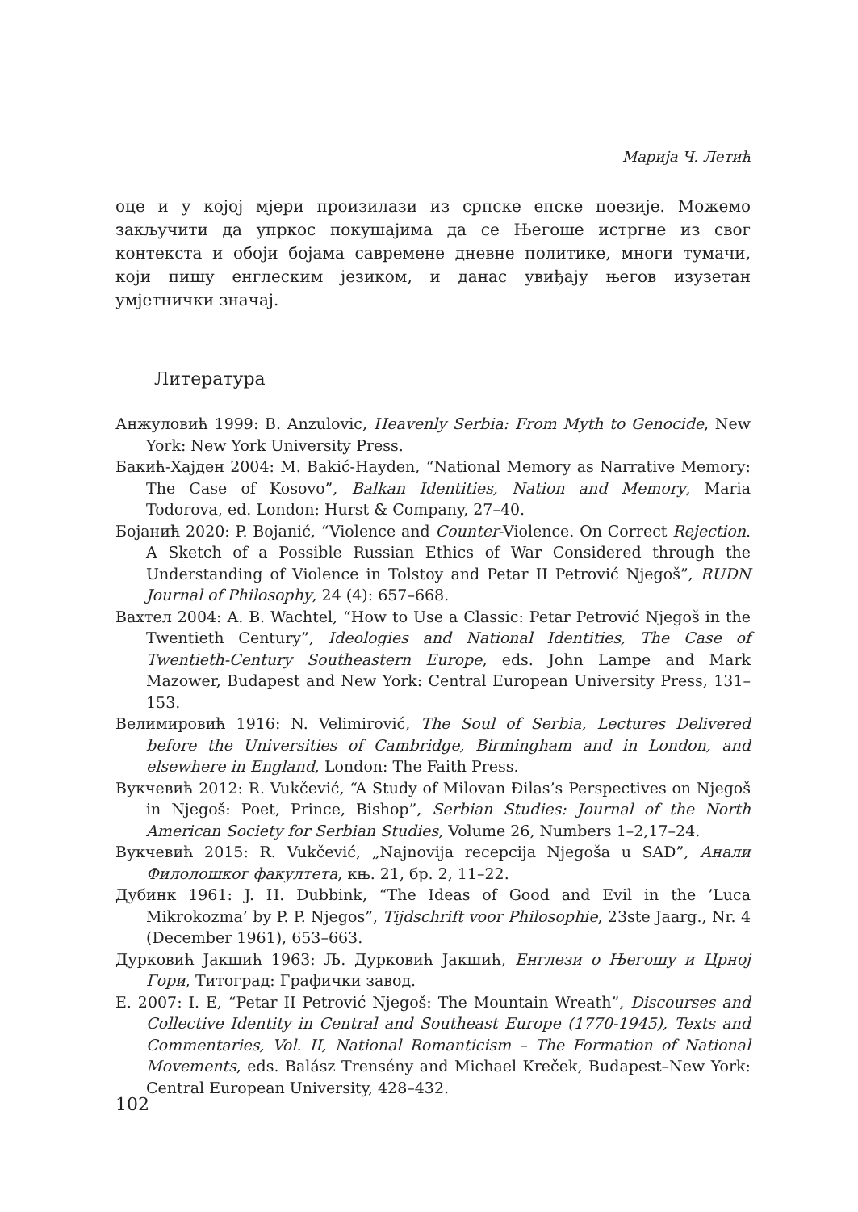Марија Ч. Летић
оце и у којој мјери произилази из српске епске поезије. Можемо закључити да упркос покушајима да се Његоше истргне из свог контекста и обоји бојама савремене дневне политике, многи тумачи, који пишу енглеским језиком, и данас увиђају његов изузетан умјетнички значај.
Литература
Анжуловић 1999: B. Anzulovic, Heavenly Serbia: From Myth to Genocide, New York: New York University Press.
Бакић-Хајден 2004: M. Bakić-Hayden, “National Memory as Narrative Memory: The Case of Kosovo”, Balkan Identities, Nation and Memory, Maria Todorova, ed. London: Hurst & Company, 27–40.
Бојанић 2020: P. Bojanić, “Violence and Counter-Violence. On Correct Rejection. A Sketch of a Possible Russian Ethics of War Considered through the Understanding of Violence in Tolstoy and Petar II Petrović Njegoš”, RUDN Journal of Philosophy, 24 (4): 657–668.
Вахтел 2004: A. B. Wachtel, “How to Use a Classic: Petar Petrović Njegoš in the Twentieth Century”, Ideologies and National Identities, The Case of Twentieth-Century Southeastern Europe, eds. John Lampe and Mark Mazower, Budapest and New York: Central European University Press, 131–153.
Велимировић 1916: N. Velimirović, The Soul of Serbia, Lectures Delivered before the Universities of Cambridge, Birmingham and in London, and elsewhere in England, London: The Faith Press.
Вукчевић 2012: R. Vukčević, “A Study of Milovan Đilas’s Perspectives on Njegoš in Njegoš: Poet, Prince, Bishop”, Serbian Studies: Journal of the North American Society for Serbian Studies, Volume 26, Numbers 1–2,17–24.
Вукчевић 2015: R. Vukčević, „Najnovija recepcija Njegoša u SAD”, Анали Филолошког факултета, књ. 21, бр. 2, 11–22.
Дубинк 1961: J. H. Dubbink, “The Ideas of Good and Evil in the ’Luca Mikrokozma’ by P. P. Njegos”, Tijdschrift voor Philosophie, 23ste Jaarg., Nr. 4 (December 1961), 653–663.
Дурковић Јакшић 1963: Љ. Дурковић Јакшић, Енглези о Његошу и Црној Гори, Титоград: Графички завод.
Е. 2007: I. E, “Petar II Petrović Njegoš: The Mountain Wreath”, Discourses and Collective Identity in Central and Southeast Europe (1770-1945), Texts and Commentaries, Vol. II, National Romanticism – The Formation of National Movements, eds. Balász Trensény and Michael Kreček, Budapest–New York: Central European University, 428–432.
102